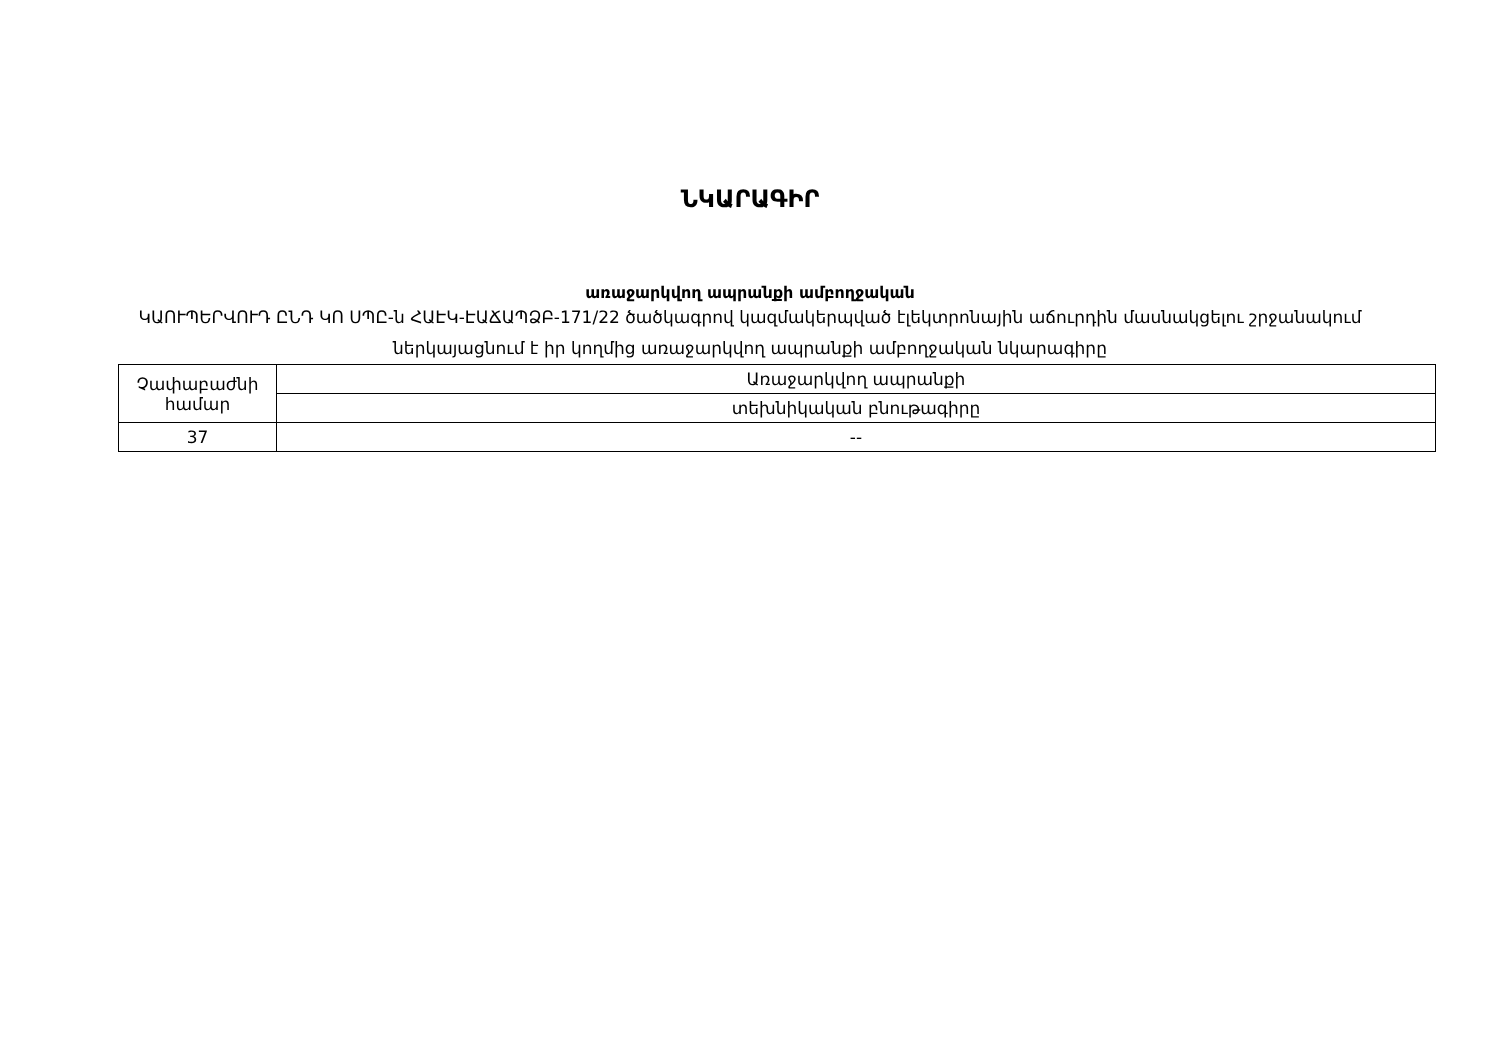ՆԿԱՐԱԳԻՐ
առաջարկվող ապրանքի ամբողջական
ԿԱՈՒՊԵՐՎՈՒԴ ԸՆԴ ԿՈ ՍՊԸ-ն ՀԱԷԿ-ԷԱՃԱՊՁԲ-171/22 ծածկագրով կազմակերպված էլեկտրոնային աճուրդին մասնակցելու շրջանակում ներկայացնում է իր կողմից առաջարկվող ապրանքի ամբողջական նկարագիրը
| Չափաբաժնի համար | Առաջարկվող ապրանքի |
| | տեխնիկական բնութագիրը |
| 37 | -- |